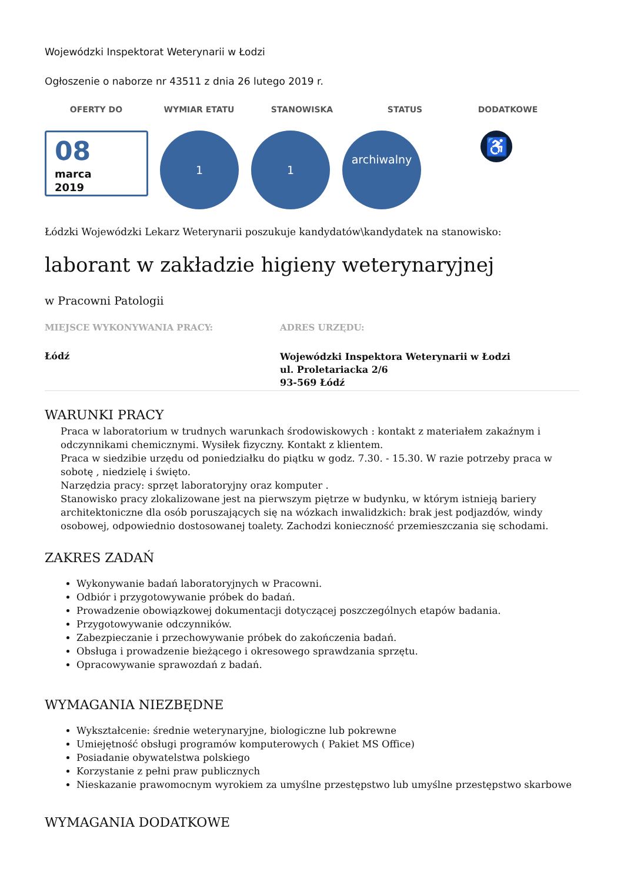Wojewódzki Inspektorat Weterynarii w Łodzi
Ogłoszenie o naborze nr 43511 z dnia 26 lutego 2019 r.
OFERTY DO WYMIAR ETATU STANOWISKA STATUS DODATKOWE
08
marca
2019
1 1
archiwalny
♿
Łódzki Wojewódzki Lekarz Weterynarii poszukuje kandydatów\kandydatek na stanowisko:
laborant w zakładzie higieny weterynaryjnej
w Pracowni Patologii
MIEJSCE WYKONYWANIA PRACY:
Łódź
ADRES URZĘDU:
Wojewódzki Inspektora Weterynarii w Łodzi
ul. Proletariacka 2/6
93-569 Łódź
WARUNKI PRACY
Praca w laboratorium w trudnych warunkach środowiskowych : kontakt z materiałem zakaźnym i odczynnikami chemicznymi. Wysiłek fizyczny. Kontakt z klientem.
Praca w siedzibie urzędu od poniedziałku do piątku w godz. 7.30. - 15.30. W razie potrzeby praca w sobotę , niedzielę i święto.
Narzędzia pracy: sprzęt laboratoryjny oraz komputer .
Stanowisko pracy zlokalizowane jest na pierwszym piętrze w budynku, w którym istnieją bariery architektoniczne dla osób poruszających się na wózkach inwalidzkich: brak jest podjazdów, windy osobowej, odpowiednio dostosowanej toalety. Zachodzi konieczność przemieszczania się schodami.
ZAKRES ZADAŃ
Wykonywanie badań laboratoryjnych w Pracowni.
Odbiór i przygotowywanie próbek do badań.
Prowadzenie obowiązkowej dokumentacji dotyczącej poszczególnych etapów badania.
Przygotowywanie odczynników.
Zabezpieczanie i przechowywanie próbek do zakończenia badań.
Obsługa i prowadzenie bieżącego i okresowego sprawdzania sprzętu.
Opracowywanie sprawozdań z badań.
WYMAGANIA NIEZBĘDNE
Wykształcenie: średnie weterynaryjne, biologiczne lub pokrewne
Umiejętność obsługi programów komputerowych ( Pakiet MS Office)
Posiadanie obywatelstwa polskiego
Korzystanie z pełni praw publicznych
Nieskazanie prawomocnym wyrokiem za umyślne przestępstwo lub umyślne przestępstwo skarbowe
WYMAGANIA DODATKOWE